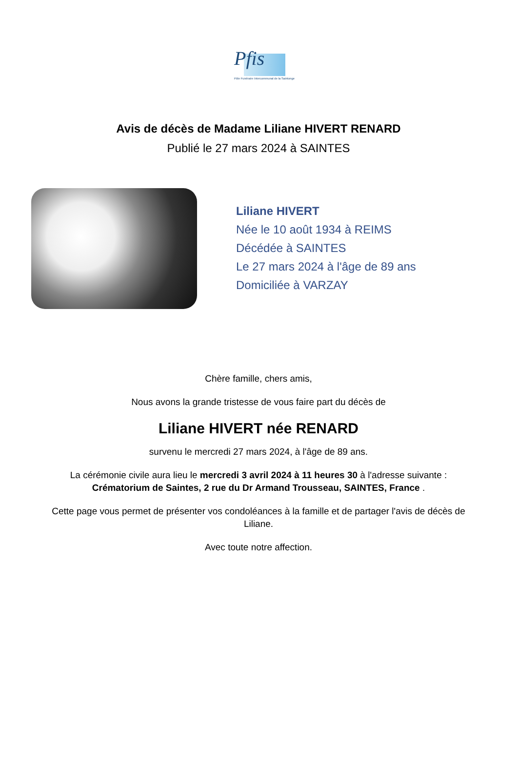Pfis
Pôle Funéraire Intercommunal de la Saintonge
Avis de décès de Madame Liliane HIVERT RENARD
Publié le 27 mars 2024 à SAINTES
Liliane HIVERT
Née le 10 août 1934 à REIMS
Décédée à SAINTES
Le 27 mars 2024 à l'âge de 89 ans
Domiciliée à VARZAY
Chère famille, chers amis,
Nous avons la grande tristesse de vous faire part du décès de
Liliane HIVERT née RENARD
survenu le mercredi 27 mars 2024, à l'âge de 89 ans.
La cérémonie civile aura lieu le mercredi 3 avril 2024 à 11 heures 30 à l'adresse suivante : Crématorium de Saintes, 2 rue du Dr Armand Trousseau, SAINTES, France .
Cette page vous permet de présenter vos condoléances à la famille et de partager l'avis de décès de Liliane.
Avec toute notre affection.